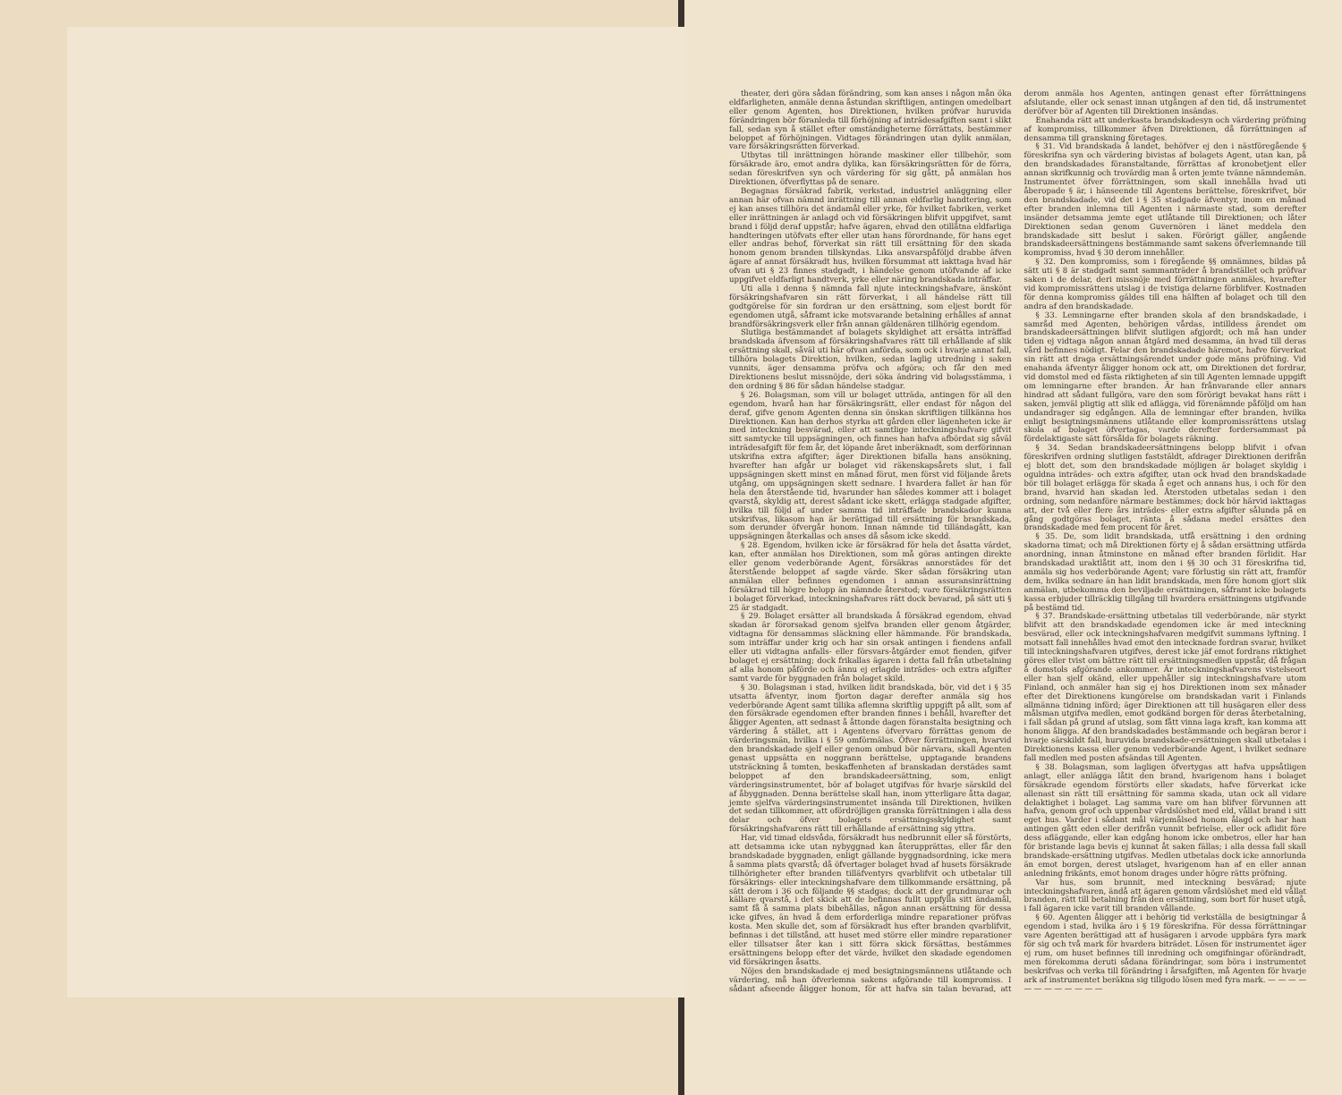theater, deri göra sådan förändring, som kan anses i någon mån öka eldfarligheten, anmäle denna åstundan skriftligen, antingen omedelbart eller genom Agenten, hos Direktionen, hvilken pröfvar huruvida förändringen bör föranleda till förhöjning af inträdesafgiften samt i slikt fall, sedan syn å stället efter omständigheterne förrättats, bestämmer beloppet af förhöjningen. Vidtages förändringen utan dylik anmälan, vare försäkringsrätten förverkad.
Utbytas till inrättningen hörande maskiner eller tillbehör, som försäkrade äro, emot andra dylika, kan försäkringsrätten för de förra, sedan föreskrifven syn och värdering för sig gått, på anmälan hos Direktionen, öfverflyttas på de senare.
Begagnas försäkrad fabrik, verkstad, industriel anläggning eller annan här ofvan nämnd inrättning till annan eldfarlig handtering, som ej kan anses tillhöra det ändamål eller yrke, för hvilket fabriken, verket eller inrättningen är anlagd och vid försäkringen blifvit uppgifvet, samt brand i följd deraf uppstår; hafve ägaren, ehvad den otillåtna eldfarliga handteringen utöfvats efter eller utan hans förordnande, för hans eget eller andras behof, förverkat sin rätt till ersättning för den skada honom genom branden tillskyndas. Lika ansvarspåföljd drabbe äfven ägare af annat försäkradt hus, hvilken försummat att iakttaga hvad här ofvan uti § 23 finnes stadgadt, i händelse genom utöfvande af icke uppgifvet eldfarligt handtverk, yrke eller näring brandskada inträffar.
Uti alla i denna § nämnda fall njute inteckningshafvare, änskönt försäkringshafvaren sin rätt förverkat, i all händelse rätt till godtgörelse för sin fordran ur den ersättning, som eljest bordt för egendomen utgå, såframt icke motsvarande betalning erhålles af annat brandförsäkringsverk eller från annan gäldenären tillhörig egendom.
Slutliga bestämmandet af bolagets skyldighet att ersätta inträffad brandskada äfvensom af försäkringshafvares rätt till erhållande af slik ersättning skall, såväl uti här ofvan anförda, som ock i hvarje annat fall, tillhöra bolagets Direktion, hvilken, sedan laglig utredning i saken vunnits, äger densamma pröfva och afgöra; och får den med Direktionens beslut missnöjde, deri söka ändring vid bolagsstämma, i den ordning § 86 för sådan händelse stadgar.
§ 26. Bolagsman, som vill ur bolaget utträda, antingen för all den egendom, hvarå han har försäkringsrätt, eller endast för någon del deraf, gifve genom Agenten denna sin önskan skriftligen tillkänna hos Direktionen. Kan han derhos styrka att gården eller lägenheten icke är med inteckning besvärad, eller att samtlige inteckningshafvare gifvit sitt samtycke till uppsägningen, och finnes han hafva afbördat sig såväl inträdesafgift för fem år, det löpande året inberäknadt, som derförinnan utskrifna extra afgifter; äger Direktionen bifalla hans ansökning, hvarefter han afgår ur bolaget vid räkenskapsårets slut, i fall uppsägningen skett minst en månad förut, men först vid följande årets utgång, om uppsägningen skett sednare. I hvardera fallet är han för hela den återstående tid, hvarunder han således kommer att i bolaget qvarstå, skyldig att, derest sådant icke skett, erlägga stadgade afgifter, hvilka till följd af under samma tid inträffade brandskador kunna utskrifvas, likasom han är berättigad till ersättning för brandskada, som derunder öfvergår honom. Innan nämnde tid tilländagått, kan uppsägningen återkallas och anses då såsom icke skedd.
§ 28. Egendom, hvilken icke är försäkrad för hela det åsatta värdet, kan, efter anmälan hos Direktionen, som må göras antingen direkte eller genom vederbörande Agent, försäkras annorstädes för det återstående beloppet af sagde värde. Sker sådan försäkring utan anmälan eller befinnes egendomen i annan assuransinrättning försäkrad till högre belopp än nämnde återstod; vare försäkringsrätten i bolaget förverkad, inteckningshafvares rätt dock bevarad, på sätt uti § 25 är stadgadt.
§ 29. Bolaget ersätter all brandskada å försäkrad egendom, ehvad skadan är förorsakad genom sjelfva branden eller genom åtgärder, vidtagna för densammas släckning eller hämmande. För brandskada, som inträffar under krig och har sin orsak antingen i fiendens anfall eller uti vidtagna anfalls- eller försvars-åtgärder emot fienden, gifver bolaget ej ersättning; dock frikallas ägaren i detta fall från utbetalning af alla honom påförde och ännu ej erlagde inträdes- och extra afgifter samt varde för byggnaden från bolaget skild.
§ 30. Bolagsman i stad, hvilken lidit brandskada, bör, vid det i § 35 utsatta äfventyr, inom fjorton dagar derefter anmäla sig hos vederbörande Agent samt tillika aflemna skriftlig uppgift på allt, som af den försäkrade egendomen efter branden finnes i behåll, hvarefter det åligger Agenten, att sednast å åttonde dagen föranstalta besigtning och värdering å stället, att i Agentens öfvervaro förrättas genom de värderingsmän, hvilka i § 59 omförmälas. Öfver förrättningen, hvarvid den brandskadade sjelf eller genom ombud bör närvara, skall Agenten genast uppsätta en noggrann berättelse, upptagande brandens utsträckning å tomten, beskaffenheten af branskadan derstädes samt beloppet af den brandskadeersättning, som, enligt värderingsinstrumentet, bör af bolaget utgifvas för hvarje särskild del af åbyggnaden. Denna berättelse skall han, inom ytterligare åtta dagar, jemte sjelfva värderingsinstrumentet insända till Direktionen, hvilken det sedan tillkommer, att ofördröjligen granska förrättningen i alla dess delar och öfver bolagets ersättningsskyldighet samt försäkringshafvarens rätt till erhållande af ersättning sig yttra.
Har, vid timad eldsvåda, försäkradt hus nedbrunnit eller så förstörts, att detsamma icke utan nybyggnad kan återupprättas, eller får den brandskadade byggnaden, enligt gällande byggnadsordning, icke mera å samma plats qvarstå; då öfvertager bolaget hvad af husets försäkrade tillhörigheter efter branden tilläfventyrs qvarblifvit och utbetalar till försäkrings- eller inteckningshafvare dem tillkommande ersättning, på sätt derom i 36 och följande §§ stadgas; dock att der grundmurar och källare qvarstå, i det skick att de befinnas fullt uppfylla sitt ändamål, samt få å samma plats bibehållas, någon annan ersättning för dessa icke gifves, än hvad å dem erforderliga mindre reparationer pröfvas kosta. Men skulle det, som af försäkradt hus efter branden qvarblifvit, befinnas i det tillstånd, att huset med större eller mindre reparationer eller tillsatser åter kan i sitt förra skick försättas, bestämmes ersättningens belopp efter det värde, hvilket den skadade egendomen vid försäkringen åsatts.
Nöjes den brandskadade ej med besigtningsmännens utlåtande och värdering, må han öfverlemna sakens afgörande till kompromiss. I sådant afseende åligger honom, för att hafva sin talan bevarad, att derom anmäla hos Agenten, antingen genast efter förrättningens afslutande, eller ock senast innan utgången af den tid, då instrumentet deröfver bör af Agenten till Direktionen insändas.
Enahanda rätt att underkasta brandskadesyn och värdering pröfning af kompromiss, tillkommer äfven Direktionen, då förrättningen af densamma till granskning företages.
§ 31. Vid brandskada å landet, behöfver ej den i nästföregående § föreskrifna syn och värdering bivistas af bolagets Agent, utan kan, på den brandskadades föranstaltande, förrättas af kronobetjent eller annan skrifkunnig och trovärdig man å orten jemte tvänne nämndemän. Instrumentet öfver förrättningen, som skall innehålla hvad uti åberopade § är, i hänseende till Agentens berättelse, föreskrifvet, bör den brandskadade, vid det i § 35 stadgade äfventyr, inom en månad efter branden inlemna till Agenten i närmaste stad, som derefter insänder detsamma jemte eget utlåtande till Direktionen; och låter Direktionen sedan genom Guvernören i länet meddela den brandskadade sitt beslut i saken. Förörigt gäller, angående brandskadeersättningens bestämmande samt sakens öfverlemnande till kompromiss, hvad § 30 derom innehåller.
§ 32. Den kompromiss, som i föregående §§ omnämnes, bildas på sätt uti § 8 är stadgadt samt sammanträder å brandstället och pröfvar saken i de delar, deri missnöje med förrättningen anmäles, hvarefter vid kompromissrättens utslag i de tvistiga delarne förblifver. Kostnaden för denna kompromiss gäldes till ena hälften af bolaget och till den andra af den brandskadade.
§ 33. Lemningarne efter branden skola af den brandskadade, i samråd med Agenten, behörigen vårdas, intilldess ärendet om brandskadeersättningen blifvit slutligen afgjordt; och må han under tiden ej vidtaga någon annan åtgärd med desamma, än hvad till deras vård befinnes nödigt. Felar den brandskadade häremot, hafve förverkat sin rätt att draga ersättningsärendet under gode mäns pröfning. Vid enahanda äfventyr åligger honom ock att, om Direktionen det fordrar, vid domstol med ed fästa riktigheten af sin till Agenten lemnade uppgift om lemningarne efter branden. Är han frånvarande eller annars hindrad att sådant fullgöra, vare den som förörigt bevakat hans rätt i saken, jemväl pligtig att slik ed aflägga, vid förenämnde påföljd om han undandrager sig edgången. Alla de lemningar efter branden, hvilka enligt besigtningsmännens utlåtande eller kompromissrättens utslag skola af bolaget öfvertagas, varde derefter forder­sammast på fördelaktigaste sätt försålda för bolagets räkning.
§ 34. Sedan brandskadeersättningens belopp blifvit i ofvan föreskrifven ordning slutligen faststäldt, afdrager Direktionen derifrån ej blott det, som den brandskadade möjligen är bolaget skyldig i oguldna inträdes- och extra afgifter, utan ock hvad den brandskadade bör till bolaget erlägga för skada å eget och annans hus, i och för den brand, hvarvid han skadan led. Återstoden utbetalas sedan i den ordning, som nedanföre närmare bestämmes; dock bör härvid iakttagas att, der två eller flere års inträdes- eller extra afgifter sålunda på en gång godtgöras bolaget, ränta å sådana medel ersättes den brandskadade med fem procent för året.
§ 35. De, som lidit brandskada, utfå ersättning i den ordning skadorna timat; och må Direktionen förty ej å sådan ersättning utfärda anordning, innan åtminstone en månad efter branden förlidit. Har brandskadad uraktlåtit att, inom den i §§ 30 och 31 föreskrifna tid, anmäla sig hos vederbörande Agent; vare förlustig sin rätt att, framför dem, hvilka sednare än han lidit brandskada, men före honom gjort slik anmälan, utbekomma den beviljade ersättningen, såframt icke bolagets kassa erbjuder tillräcklig tillgång till hvardera ersättningens utgifvande på bestämd tid.
§ 37. Brandskade-ersättning utbetalas till vederbörande, när styrkt blifvit att den brandskadade egendomen icke är med inteckning besvärad, eller ock inteckningshafvaren medgifvit summans lyftning. I motsatt fall innehålles hvad emot den intecknade fordran svarar, hvilket till inteckningshafvaren utgifves, derest icke jäf emot fordrans riktighet göres eller tvist om bättre rätt till ersättningsmedlen uppstår, då frågan å domstols afgörande ankommer. Är inteckningshafvarens vistelseort eller han sjelf okänd, eller uppehåller sig inteckningshafvare utom Finland, och anmäler han sig ej hos Direktionen inom sex månader efter det Direktionens kungörelse om brandskadan varit i Finlands allmänna tidning införd; äger Direktionen att till husägaren eller dess målsman utgifva medlen, emot godkänd borgen för deras återbetalning, i fall sådan på grund af utslag, som fått vinna laga kraft, kan komma att honom åligga. Af den brandskadades bestämmande och begäran beror i hvarje särskildt fall, huruvida brandskade-ersättningen skall utbetalas i Direktionens kassa eller genom vederbörande Agent, i hvilket sednare fall medlen med posten afsändas till Agenten.
§ 38. Bolagsman, som lagligen öfvertygas att hafva uppsåtligen anlagt, eller anlägga låtit den brand, hvarigenom hans i bolaget försäkrade egendom förstörts eller skadats, hafve förverkat icke allenast sin rätt till ersättning för samma skada, utan ock all vidare delaktighet i bolaget. Lag samma vare om han blifver förvunnen att hafva, genom grof och uppenbar vårdslöshet med eld, vållat brand i sitt eget hus. Varder i sådant mål värjemålsed honom ålagd och har han antingen gått eden eller derifrån vunnit befrielse, eller ock aflidit före dess afläggande, eller kan edgång honom icke ombetros, eller har han för bristande laga bevis ej kunnat åt saken fällas; i alla dessa fall skall brandskade-ersättning utgifvas. Medlen utbetalas dock icke annorlunda än emot borgen, derest utslaget, hvarigenom han af en eller annan anledning frikänts, emot honom drages under högre rätts pröfning.
Var hus, som brunnit, med inteckning besvärad; njute inteckningshafvaren, ändå att ägaren genom vårdslöshet med eld vållat branden, rätt till betalning från den ersättning, som bort för huset utgå, i fall ägaren icke varit till branden vållande.
§ 60. Agenten åligger att i behörig tid verkställa de besigtningar å egendom i stad, hvilka äro i § 19 föreskrifna. För dessa förrättningar vare Agenten berättigad att af husägaren i arvode uppbära fyra mark för sig och två mark för hvardera biträdet. Lösen för instrumentet äger ej rum, om huset befinnes till inredning och omgifningar oförändradt, men förekomma deruti sådana förändringar, som böra i instrumentet beskrifvas och verka till förändring i årsafgiften, må Agenten för hvarje ark af instrumentet beräkna sig tillgodo lösen med fyra mark. — — — — — — — — — — — —